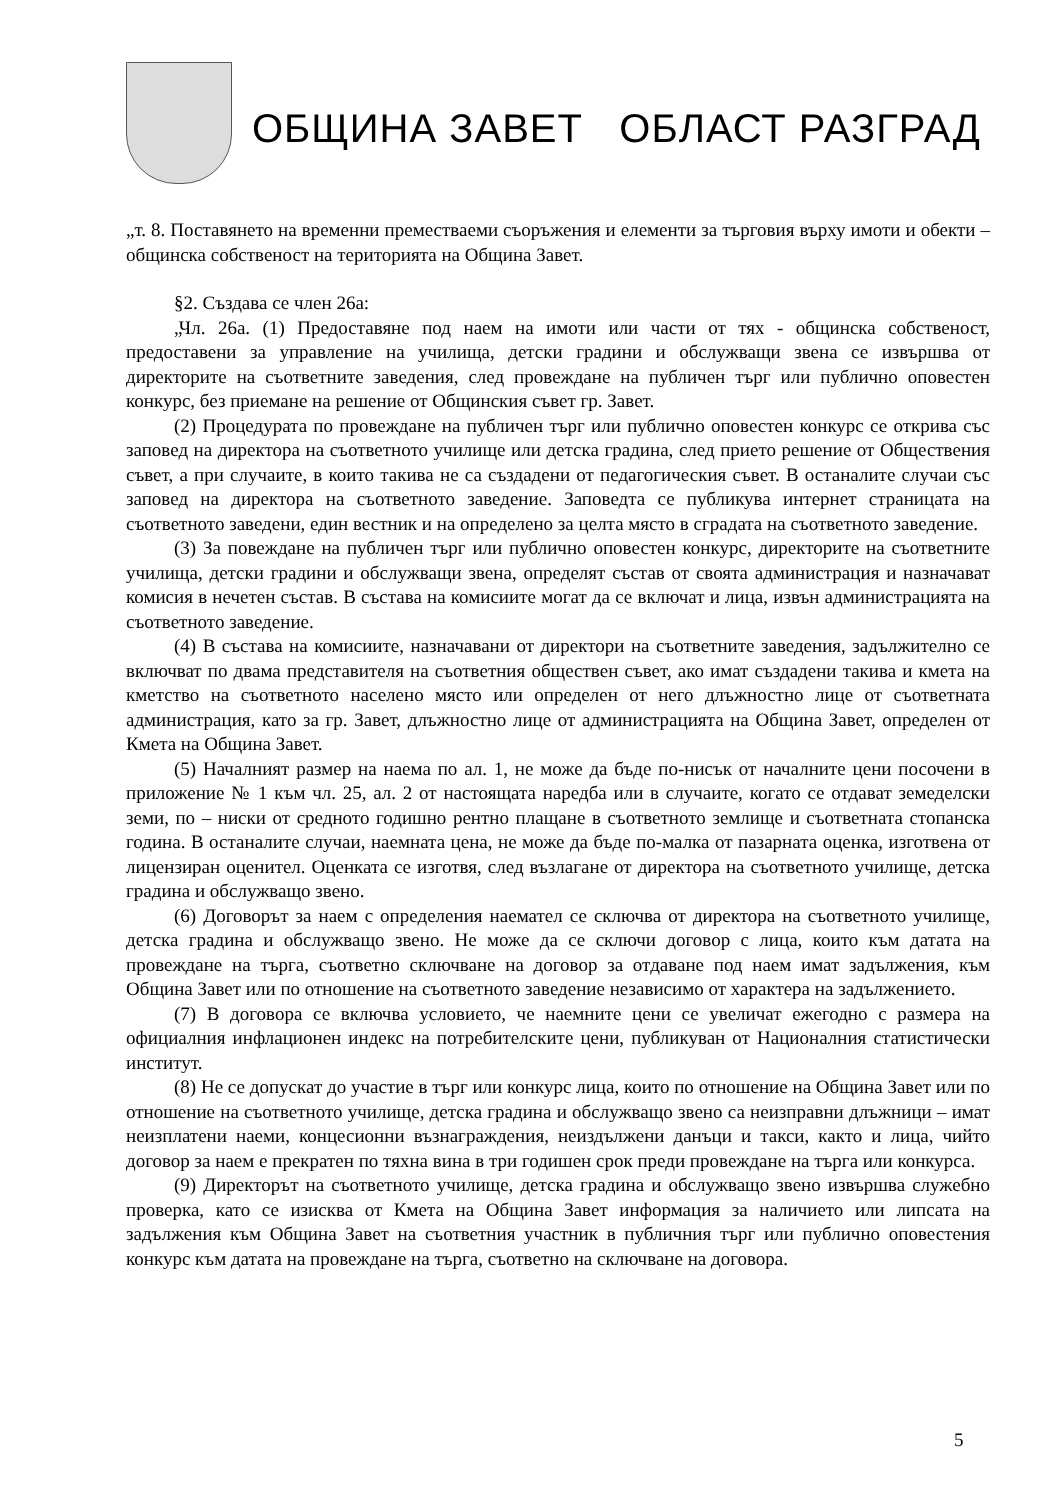ОБЩИНА ЗАВЕТ ОБЛАСТ РАЗГРАД
„т. 8. Поставянето на временни преместваеми съоръжения и елементи за търговия върху имоти и обекти – общинска собственост на територията на Община Завет.
§2. Създава се член 26а:
„Чл. 26а. (1) Предоставяне под наем на имоти или части от тях - общинска собственост, предоставени за управление на училища, детски градини и обслужващи звена се извършва от директорите на съответните заведения, след провеждане на публичен търг или публично оповестен конкурс, без приемане на решение от Общинския съвет гр. Завет.
(2) Процедурата по провеждане на публичен търг или публично оповестен конкурс се открива със заповед на директора на съответното училище или детска градина, след прието решение от Обществения съвет, а при случаите, в които такива не са създадени от педагогическия съвет. В останалите случаи със заповед на директора на съответното заведение. Заповедта се публикува интернет страницата на съответното заведени, един вестник и на определено за целта място в сградата на съответното заведение.
(3) За повеждане на публичен търг или публично оповестен конкурс, директорите на съответните училища, детски градини и обслужващи звена, определят състав от своята администрация и назначават комисия в нечетен състав. В състава на комисиите могат да се включат и лица, извън администрацията на съответното заведение.
(4) В състава на комисиите, назначавани от директори на съответните заведения, задължително се включват по двама представителя на съответния обществен съвет, ако имат създадени такива и кмета на кметство на съответното населено място или определен от него длъжностно лице от съответната администрация, като за гр. Завет, длъжностно лице от администрацията на Община Завет, определен от Кмета на Община Завет.
(5) Началният размер на наема по ал. 1, не може да бъде по-нисък от началните цени посочени в приложение № 1 към чл. 25, ал. 2 от настоящата наредба или в случаите, когато се отдават земеделски земи, по – ниски от средното годишно рентно плащане в съответното землище и съответната стопанска година. В останалите случаи, наемната цена, не може да бъде по-малка от пазарната оценка, изготвена от лицензиран оценител. Оценката се изготвя, след възлагане от директора на съответното училище, детска градина и обслужващо звено.
(6) Договорът за наем с определения наемател се сключва от директора на съответното училище, детска градина и обслужващо звено. Не може да се сключи договор с лица, които към датата на провеждане на търга, съответно сключване на договор за отдаване под наем имат задължения, към Община Завет или по отношение на съответното заведение независимо от характера на задължението.
(7) В договора се включва условието, че наемните цени се увеличат ежегодно с размера на официалния инфлационен индекс на потребителските цени, публикуван от Националния статистически институт.
(8) Не се допускат до участие в търг или конкурс лица, които по отношение на Община Завет или по отношение на съответното училище, детска градина и обслужващо звено са неизправни длъжници – имат неизплатени наеми, концесионни възнаграждения, неиздължени данъци и такси, както и лица, чийто договор за наем е прекратен по тяхна вина в три годишен срок преди провеждане на търга или конкурса.
(9) Директорът на съответното училище, детска градина и обслужващо звено извършва служебно проверка, като се изисква от Кмета на Община Завет информация за наличието или липсата на задължения към Община Завет на съответния участник в публичния търг или публично оповестения конкурс към датата на провеждане на търга, съответно на сключване на договора.
5